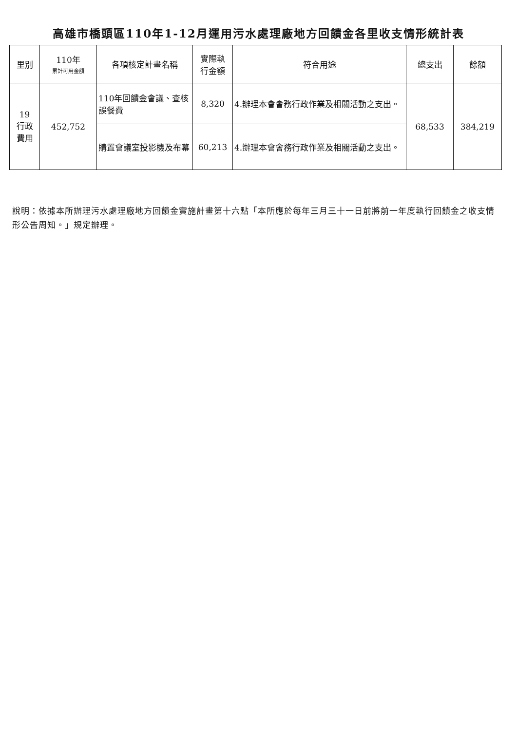高雄市橋頭區110年1-12月運用污水處理廠地方回饋金各里收支情形統計表
| 里別 | 110年 累計可用金額 | 各項核定計畫名稱 | 實際執 行金額 | 符合用途 | 總支出 | 餘額 |
| --- | --- | --- | --- | --- | --- | --- |
| 19 行政 費用 | 452,752 | 110年回饋金會議、查核誤餐費 | 8,320 | 4.辦理本會會務行政作業及相關活動之支出。 | 68,533 | 384,219 |
| | | 購置會議室投影機及布幕 | 60,213 | 4.辦理本會會務行政作業及相關活動之支出。 | | |
說明：依據本所辦理污水處理廠地方回饋金實施計畫第十六點「本所應於每年三月三十一日前將前一年度執行回饋金之收支情形公告周知。」規定辦理。